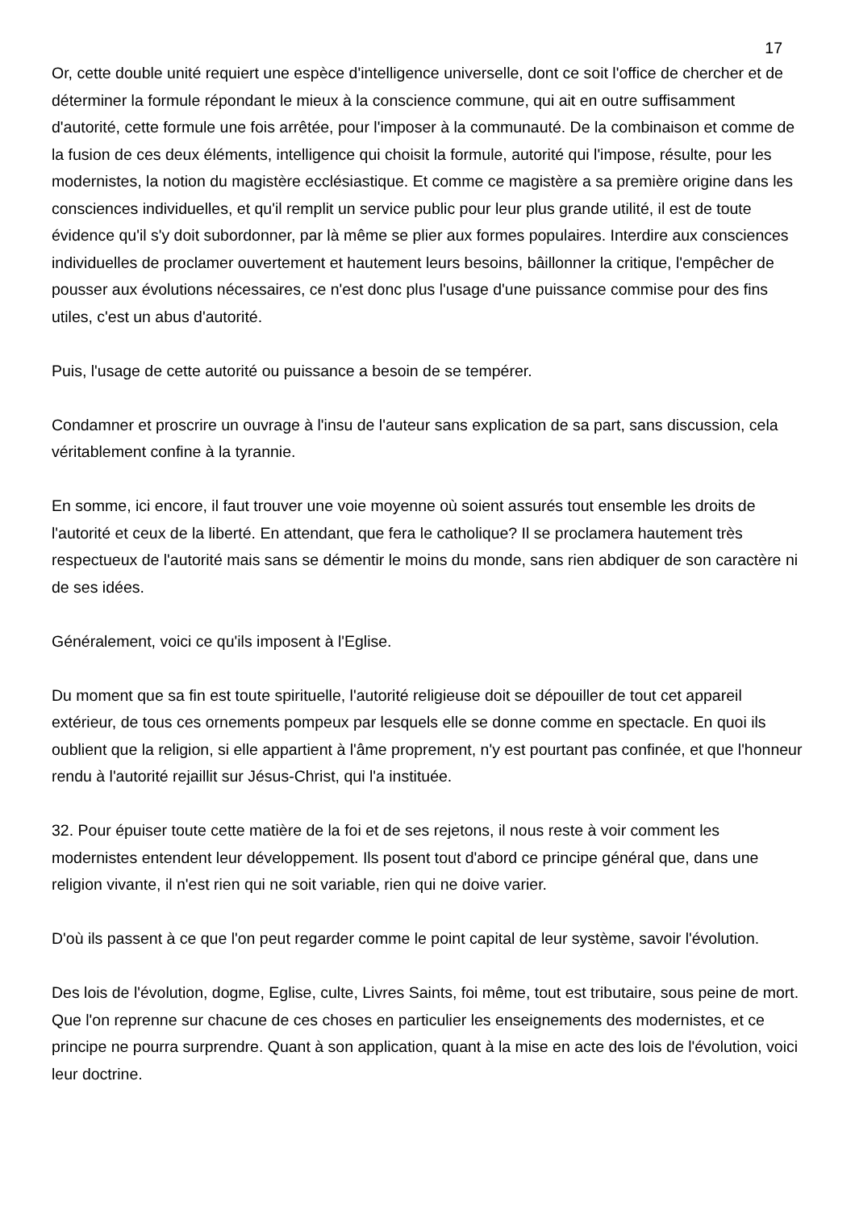17
Or, cette double unité requiert une espèce d'intelligence universelle, dont ce soit l'office de chercher et de déterminer la formule répondant le mieux à la conscience commune, qui ait en outre suffisamment d'autorité, cette formule une fois arrêtée, pour l'imposer à la communauté. De la combinaison et comme de la fusion de ces deux éléments, intelligence qui choisit la formule, autorité qui l'impose, résulte, pour les modernistes, la notion du magistère ecclésiastique. Et comme ce magistère a sa première origine dans les consciences individuelles, et qu'il remplit un service public pour leur plus grande utilité, il est de toute évidence qu'il s'y doit subordonner, par là même se plier aux formes populaires. Interdire aux consciences individuelles de proclamer ouvertement et hautement leurs besoins, bâillonner la critique, l'empêcher de pousser aux évolutions nécessaires, ce n'est donc plus l'usage d'une puissance commise pour des fins utiles, c'est un abus d'autorité.
Puis, l'usage de cette autorité ou puissance a besoin de se tempérer.
Condamner et proscrire un ouvrage à l'insu de l'auteur sans explication de sa part, sans discussion, cela véritablement confine à la tyrannie.
En somme, ici encore, il faut trouver une voie moyenne où soient assurés tout ensemble les droits de l'autorité et ceux de la liberté. En attendant, que fera le catholique? Il se proclamera hautement très respectueux de l'autorité mais sans se démentir le moins du monde, sans rien abdiquer de son caractère ni de ses idées.
Généralement, voici ce qu'ils imposent à l'Eglise.
Du moment que sa fin est toute spirituelle, l'autorité religieuse doit se dépouiller de tout cet appareil extérieur, de tous ces ornements pompeux par lesquels elle se donne comme en spectacle. En quoi ils oublient que la religion, si elle appartient à l'âme proprement, n'y est pourtant pas confinée, et que l'honneur rendu à l'autorité rejaillit sur Jésus-Christ, qui l'a instituée.
32. Pour épuiser toute cette matière de la foi et de ses rejetons, il nous reste à voir comment les modernistes entendent leur développement. Ils posent tout d'abord ce principe général que, dans une religion vivante, il n'est rien qui ne soit variable, rien qui ne doive varier.
D'où ils passent à ce que l'on peut regarder comme le point capital de leur système, savoir l'évolution.
Des lois de l'évolution, dogme, Eglise, culte, Livres Saints, foi même, tout est tributaire, sous peine de mort. Que l'on reprenne sur chacune de ces choses en particulier les enseignements des modernistes, et ce principe ne pourra surprendre. Quant à son application, quant à la mise en acte des lois de l'évolution, voici leur doctrine.